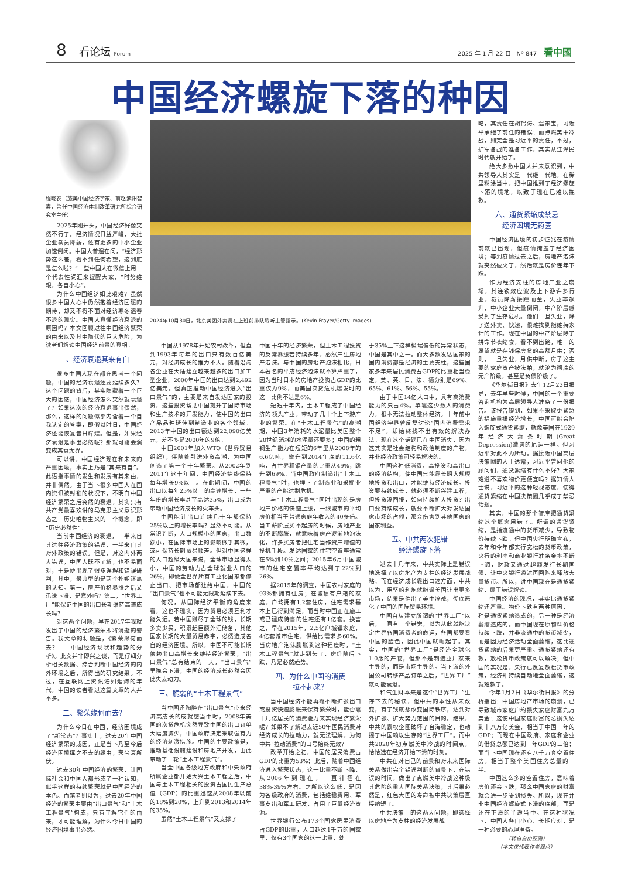8 看论坛 Forum 2025 年 1 月 22 日　Nº 847 看中國
中国经济螺旋下落的种因
程晓农（旅美中国经济学家、前赵紫阳智囊，曾任中国经济体制改革研究所综合研究室主任）
2025年刚开头，中国经济好像突然不行了。经济情况日益严峻，大批企业裁员降薪，还有更多的中小企业加速倒闭。中国人普遍在问，“经济形势这么差，看不到任何希望，这到底是怎么啦？”一些中国人在微信上用一个代表性词汇来提醒大家，“时势维艰，各自小心”。
为什么中国经济如此艰难？虽然很多中国人心中仍然抱着经济回暖的期待，却又不得不面对经济寒冬遇春不退的现实。中国人真懂经济衰退的原因吗？本文回顾过往中国经济繁荣的由来以及其中隐伏的巨大危险，为读者们解读中国经济前景的真相。
一、经济衰退其来有自
很多中国人现在都在思考一个问题，中国的经济衰退还要延续多久？这个问题的背后，其实隐藏着一个巨大的困惑，中国经济怎么突然就衰退了？如果这次的经济衰退事出偶然，那么，这样的问题似乎内含着一个自我认定的答案，即假以时日，中国经济还能恢复昔日辉煌。但是，如果经济衰退是事出必然呢？那就可能会演变成其衰无界。
可以讲，中国经济现在和未来的严重困境，事实上乃是“其来有自”。此语指事情的发生和发展有其来由，并非偶然。由于当下很多中国人在国内资讯被封锁的状况下，不明白中国经济繁荣之后突然的衰退，其实只有共产党最喜欢讲的马克思主义意识形态之一历史唯物主义的一个概念，即“历史必然性”。
当前中国经济的衰退，一半来自其过往经济政策的错误，一半来自其对外政策的错误。但是，对这内外两大错误，中国人既不了解，也不易面对，于是便出现了很多误解和错误研判，其中，最典型的是两个扑朔迷离的认知。第一，房产价格暴涨之后又迅速下滑，是意外吗？第二，“世界工厂”能保证中国的出口长期维持高速成长吗？
对这两个问题，早在2017年我就发出了中国的经济繁荣即将消逝的警告。我文章的标题是，《繁荣缘何而去？——中国经济现状和趋势的分析》。此文并非即兴之谈，而是仔细分析相关数据、综合判断中国经济的内外环境之后，所得出的研究结果。不过，在互联网上资讯浩如烟海的年代，中国的读者看过这篇文章的人并不多。
二、繁荣缘何而去？
为什么今日在中国，经济困境成了“新常态”？事实上，过去20年中国经济繁荣的成因，正是当下乃至今后经济困境挥之不去的缘由，荣兮衰所伏。
过去30年中国经济的繁荣，让国际社会和中国人都形成了一种认知，似乎这样的持续繁荣就是中国经济的本色。而笔者则以为，过去20年中国经济的繁荣主要由“出口景气”和“土木工程景气”构成，只有了解它们的由来，才可能理解，为什么今日中国的经济困境事出必然。
2024年10月30日，北京美团外卖员在上班前排队聆听主管指示。(Kevin Frayer/Getty Images)
中国从1978年开始农村改革，但直到1993年每年的出口只有数百亿美元，对经济成长的推力不大。随着沿海各企业在大陆建立越来越多的出口加工型企业，2000年中国的出口达到2,492亿美元。但真正推动中国经济进入“出口景气”的，主要是来自发达国家的投资，这些投资帮助中国提升了国际市场和生产技术的开发能力，使中国的出口产品品种延伸到制造业的各个领域。2013年中国的出口额达到22,090亿美元，差不多是2000年的9倍。
中国2001年加入WTO（世界贸易组织），伴随着引进外资高潮，为中国创造了第一个十年繁荣。从2002年到2011年这十年间，中国经济始终保持每年增长9%以上。在此期间，中国的出口以每年25%以上的高速增长，一些年份的增长率甚至高达35%，出口成为带动中国经济成长的火车头。
中国能让出口连续几十年都保持25%以上的增长率吗？显然不可能。从常识判断，人口规模小的国家，出口数额小，在国际市场上的影响微乎其微，或可保持长期贸易顺差。但对中国这样的人口超级大国来说，全球市场显得太小，中国的劳动力占全球就业人口的26%，即便全世界所有工业化国家都停止出口、把市场都让给中国，中国的“出口景气”也不可能无限期延续下去。
何况，从国际经济平衡的角度来看，这也不现实，因为贸易必须互利才能久远。若中国赚尽了全球的钱，长期多卖少买，积累起巨额外汇储备，其他国家长期的大量贸易赤字，必然造成各自的经济困境。所以，中国不可能长期依赖出口高增长来维持经济繁荣，“出口景气”总有结束的一天，“出口景气”早晚会下滑，中国的经济成长必然会因此失去动力。
三、脆弱的“土木工程景气”
当中国还陶醉在“出口景气”带来经济高成长的成就感当中时，2008年美国的次贷危机突然导致中国的出口订单大幅度减少，中国政府决定采取强有力的经济刺激措施。中国的主要政策是，推动基础设施建设和房地产开发，由此带动了一轮“土木工程景气”。
当全中国各级地方政府和中央政府所属企业都开始大兴土木工程之后，中国与土木工程相关的投资占国民生产总值（GDP）的比重迅速从2008年以前的18%到20%，上升到2013和2014年的35%。
虽然“土木工程景气”又支撑了
中国十年的经济繁荣，但土木工程投资的反常暴涨若持续多年，必然产生房地产泡沫。与中国的房地产泡沫相比，日本著名的平成经济泡沫就不算严重了，因为当时日本的房地产投资占GDP的比重仅为9%，而美国次贷危机爆发时的这一比例不过是6%。
短短十年内，土木工程成了中国经济的领头产业，带动了几十个上下游产业的繁荣。在“土木工程景气”的高潮期，中国3年消耗的水泥量比美国整个20世纪消耗的水泥量还要多；中国的粗钢生产能力在短短的6年里从2008年的6.6亿吨，攀升到2014年底的11.6亿吨，占世界粗钢产量的比重从49%，跳升到69%。当中国政府制造出“土木工程景气”时，也埋下了制造业和采掘业严重的产能过剩危机。
与“土木工程景气”同时出现的是房地产价格的快速上涨，一线城市的平均房价相当于普通家庭年收入的40多倍。当工薪阶层买不起房的时候，房地产业的不断膨胀，就意味着房产逐渐地泡沫化，许多买房者把住宅当作资产增值的投机手段。发达国家的住宅空置率通常在5%到10%之间；2015年6月中国城市的住宅空置率平均达到了22%到26%。
据2015年的调查，中国农村家庭的93%都拥有住房；在城镇有户籍的家庭，户均拥有1.2套住房，住宅需求基本上已得到满足，而当时中国正在施工或已建成待售的住宅还有1亿套。换言之，早在2015年，2.5亿户城镇家庭，4亿套城市住宅，供给比需求多60%。当房地产泡沫膨胀到这种程度时，“土木工程景气”就走到头了，房价随后下跌，乃是必然趋势。
四、为什么中国的消费
拉不起来？
当中国经济不能再靠不断扩张出口或投资快速膨胀来保持繁荣时，能否靠十几亿居民的消费能力来实现经济繁荣呢？如果不了解过去近50年国民消费对经济成长的拉动力，就无法理解，为何中共“拉动消费”的口号始终无效？
改革开始之初，中国的居民消费占GDP的比重为53%；此后，随着中国经济进入繁荣状态，这一比重不断下降，从2006年到现在，一直徘徊在38%-39%左右。之所以这么低，是因为各级政府的消费，包括维稳费用、军事支出和军工研发，占用了巨量经济资源。
世界银行公布173个国家居民消费占GDP的比重，人口超过1千万的国家里，仅有3个国家的这一比重，处
于35%上下这样极端偏低的异常状态，中国是其中之一。而大多数发达国家的国内消费都是经济的主要支柱，这些国家多年来居民消费占GDP的比重相当稳定，美、英、日、法、德分别是69%、65%、61%、56%、55%。
由于中国14亿人口中，具有高消费能力的只占4%。单靠这少数人的消费力，根本无法拉动整体经济。十年前中国经济学界曾反复讨论“国内消费需求不足”，却始终找不出有效的解决办法。现在这个话题已在中国消失，因为这其实是社会结构和政治制度的产物，并非经济政策可轻易解决的。
中国这种低消费、高投资和高出口的经济结构，使中国只能靠长期大规模地投资和出口，才能维持经济成长。投资要持续成长，就必须不断兴建工程，但投资没回报，如何持续扩大投资？出口要持续成长，就要不断扩大对发达国家市场的占领，那会伤害到其他国家的国家利益。
五、中共两次犯错
经济螺旋下落
过去十几年来，中共实际上是错误地选择了以房地产为支柱的经济发展战略；而在经济成长靠出口这方面，中共以为，用坚船利炮就能逼美国让出更多市场，结果是催出了美中冷战，彻底恶化了中国的国际贸易环境。
中国自从建立所谓的“世界工厂”以后，一直有一个错觉，以为从此就能决定世界各国消费者的命运，各国都要看中国的脸色，因此中国就崛起了。其实，中国的“世界工厂”是经济全球化1.0版的产物，但那不是制造业厂家来主导的，而是市场主导的。当下游的外国公司转移产品订单之后，“世界工厂”就可能衰退。
和气生财本来是这个“世界工厂”生存下去的秘诀，但中共的本性从未改变，有了钱就想改变国际秩序，达到对外扩张、扩大势力范围的目的。结果，中共的霸权企图破坏了台海稳定，也动摇了中国赖以生存的“世界工厂”。而中共2020年初点燃美中冷战的时间点，恰恰选在经济开始下滑的时刻。
中共在对自己的前景和对未来国际关系做出完全错误判断的背景下，在错误的时间，做出了点燃美中冷战这种极其危险的重大国际关系决策，其后果必然是，红色大国的寿命被中共决策层直接缩短了。
中共决策上的这两大问题，即选择以房地产为支柱的经济发展战
略，其责任在胡锦涛、温家宝，习近平承继了前任的错误；而点燃美中冷战，则完全是习近平的责任，不过，扩军备战的准备工作，其实从江泽民时代就开始了。
绝大多数中国人并未意识到，中共领导人其实是一代继一代地，在稀里糊涂当中，把中国推到了经济螺旋下落的境地，以致于现在已难以挽救。
六、通货紧缩成禁忌
经济困境无药医
中国经济困境的初步征兆在疫情前就已出现，但疫情掩盖了经济困境；等到疫情过去之后，房地产泡沫就突然破灭了，然后就是房价连年下跌。
作为经济支柱的房地产业之崩塌，其连锁效应波及上下游许多行业，裁员降薪接踵而至，失业率飙升，中小企业大量倒闭，中产阶层感受到了生存危机。他们一旦失业，除了送外卖、快递，很难找到能维持家计的工作。现在中国的中产阶层除了拼命节衣缩食，看不到出路，唯一的愿望就是存钱保房贷的高额月供；否则，一旦失业，月供中断，房子这主要的家庭资产被法拍，就沦为彻底的无产阶级，甚至是负债阶级了。
《华尔街日报》去年12月23日报导，去年早些时候，中国的一个重要咨询机构为高层领导人准备了一份报告。该报告提到，如果不采取更紧急的措施重振经济增长，中国可能会陷入螺旋式通货紧缩，就像美国在1929年经济大萧条时期(Great Depression)遭遇的厄运一样。但习近平对此不为所动。据接近中国高层决策圈的人士透露，习近平曾问他的顾问们，通货紧缩有什么不好？大家难道不喜欢物价更便宜吗？据知情人士说，习近平的这种轻视态度，使得通货紧缩在中国决策圈几乎成了禁忌话题。
其实，中国的那个智库把通货紧缩这个概念用错了。所谓的通货紧缩，是指流通中的货币减少，导致物价持续下跌。但中国央行明确宣布，去年和今年都实行宽松的货币政策，央行的利率和商业银行准备金率不断下调，财政又通过超额发行长期国债，让中央银行通过再回购来释放大量货币。所以，讲中国现在是通货紧缩，属于错误解读。
中国经济的现况，其实比通货紧缩还严重。物价下跌有两种原因，一种是通货紧缩造成的，另一种是经济萎缩造成的。而中国现在原物料价格持续下跌，并非流通中的货币减少，而是因为经济活动全面萎缩，这比通货紧缩的后果更严重。通货紧缩还有救，放松货币政策就可以解决；但中国的实况是，央行已反复放松货币政策，经济却持续自动地全面萎缩，这就难救了。
今年1月2日《华尔街日报》的分析指出：中国房地产市场的崩溃，已导致城市家庭户均损失家庭财富九万美金；这使中国家庭财富的总损失达到十八万亿美金，相当于中国一年的GDP；而现在中国政府、家庭和企业的借贷总额已达到一年GDP的三倍；而当下中国现在还有八千万套空置住房，相当于整个美国住房总量的一半。
中国这么多的空置住房，意味着房价还会下跌，那么中国家庭的财富就会进一步受到损失。所以，现在并非中国经济螺旋式下滑的底部，而是还在下滑的半途当中。在这种状况下，中国人各自小心、长期应对，是一种必要的心理准备。
（转自自由亚洲）
（本文仅代表作者观点）